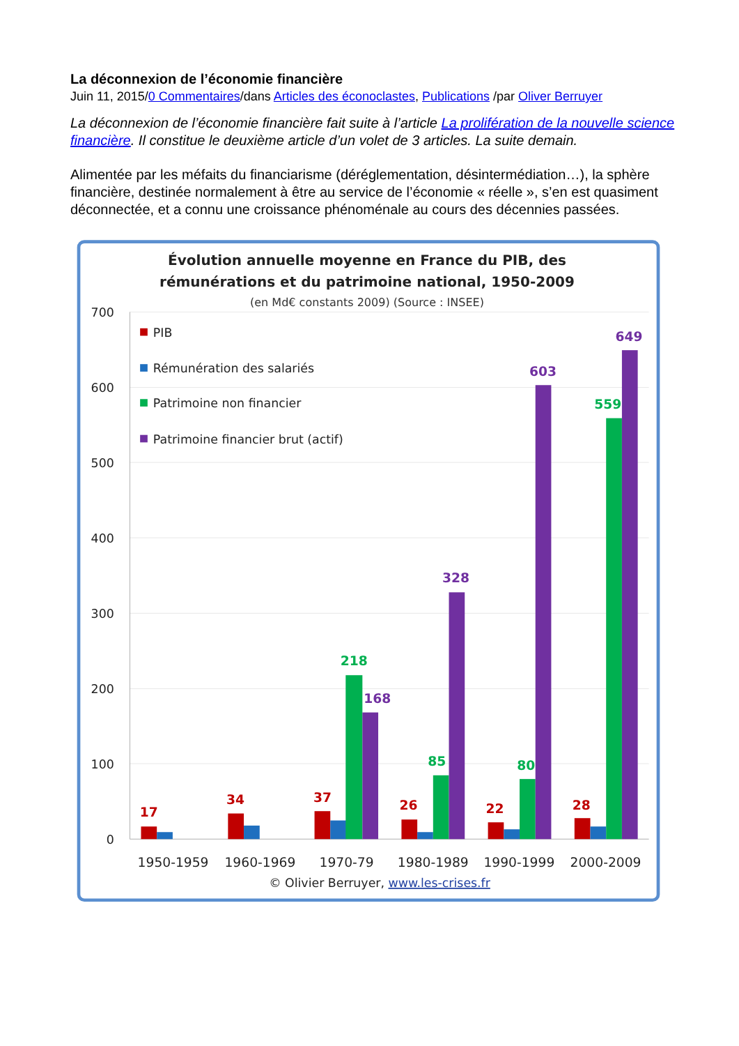La déconnexion de l’économie financière
Juin 11, 2015/0 Commentaires/dans Articles des éconoclastes, Publications /par Oliver Berruyer
La déconnexion de l’économie financière fait suite à l’article La prolifération de la nouvelle science financière. Il constitue le deuxième article d’un volet de 3 articles. La suite demain.
Alimentée par les méfaits du financiarisme (déréglementation, désintermédiation…), la sphère financière, destinée normalement à être au service de l’économie « réelle », s’en est quasiment déconnectée, et a connu une croissance phénoménale au cours des décennies passées.
Évolution annuelle moyenne en France du PIB, des
rémunérations et du patrimoine national, 1950-2009
(en Md€ constants 2009) (Source : INSEE)
700
600
500
400
300
200
100
0
PIB
Rémunération des salariés
Patrimoine non financier
Patrimoine financier brut (actif)
17
34
37
218
168
26
85
328
22
80
603
28
559
649
1950-1959
1960-1969
1970-79
1980-1989
1990-1999
2000-2009
© Olivier Berruyer, www.les-crises.fr